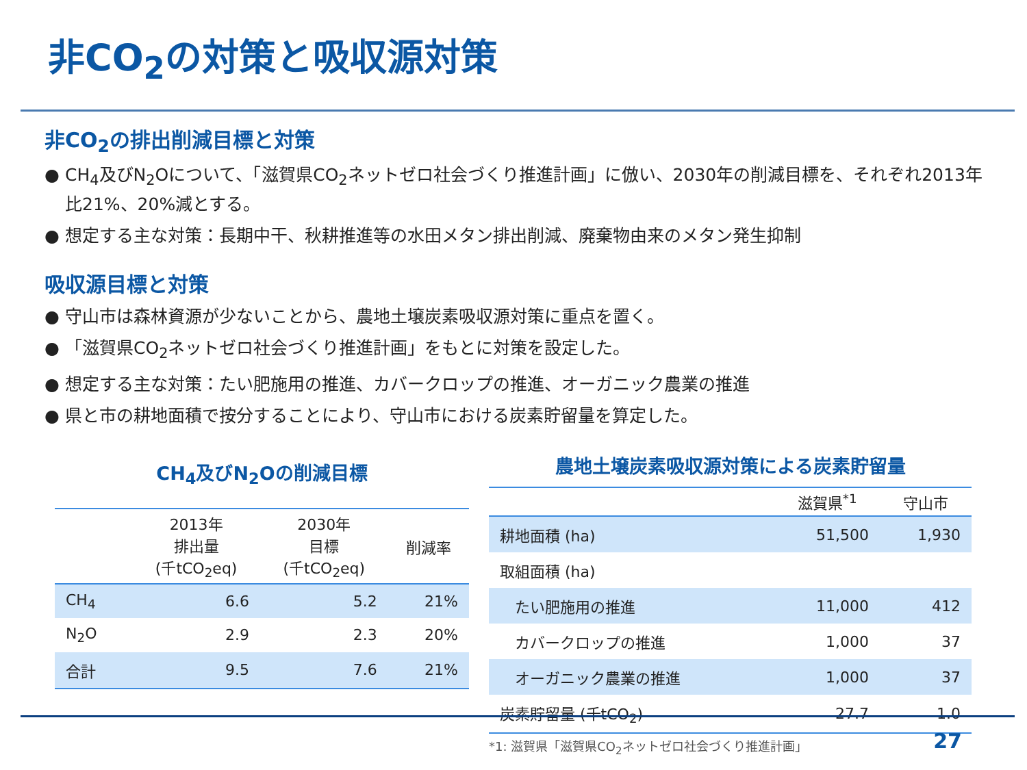非CO<sub>2</sub>の対策と吸収源対策
非CO<sub>2</sub>の排出削減目標と対策
● CH<sub>4</sub>及びN<sub>2</sub>Oについて、「滋賀県CO<sub>2</sub>ネットゼロ社会づくり推進計画」に倣い、2030年の削減目標を、それぞれ2013年比21%、20%減とする。
● 想定する主な対策：長期中干、秋耕推進等の水田メタン排出削減、廃棄物由来のメタン発生抑制
吸収源目標と対策
● 守山市は森林資源が少ないことから、農地土壌炭素吸収源対策に重点を置く。
● 「滋賀県CO<sub>2</sub>ネットゼロ社会づくり推進計画」をもとに対策を設定した。
● 想定する主な対策：たい肥施用の推進、カバークロップの推進、オーガニック農業の推進
● 県と市の耕地面積で按分することにより、守山市における炭素貯留量を算定した。
CH<sub>4</sub>及びN<sub>2</sub>Oの削減目標
| | 2013年 排出量 (千tCO<sub>2</sub>eq) | 2030年 目標 (千tCO<sub>2</sub>eq) | 削減率 |
| --- | --- | --- | --- |
| CH<sub>4</sub> | 6.6 | 5.2 | 21% |
| N<sub>2</sub>O | 2.9 | 2.3 | 20% |
| 合計 | 9.5 | 7.6 | 21% |
農地土壌炭素吸収源対策による炭素貯留量
| | 滋賀県<sup>*1</sup> | 守山市 |
| --- | --- | --- |
| 耕地面積 (ha) | 51,500 | 1,930 |
| 取組面積 (ha) | | |
| たい肥施用の推進 | 11,000 | 412 |
| カバークロップの推進 | 1,000 | 37 |
| オーガニック農業の推進 | 1,000 | 37 |
| 炭素貯留量 (千tCO<sub>2</sub>) | 27.7 | 1.0 |
*1: 滋賀県「滋賀県CO<sub>2</sub>ネットゼロ社会づくり推進計画」
27